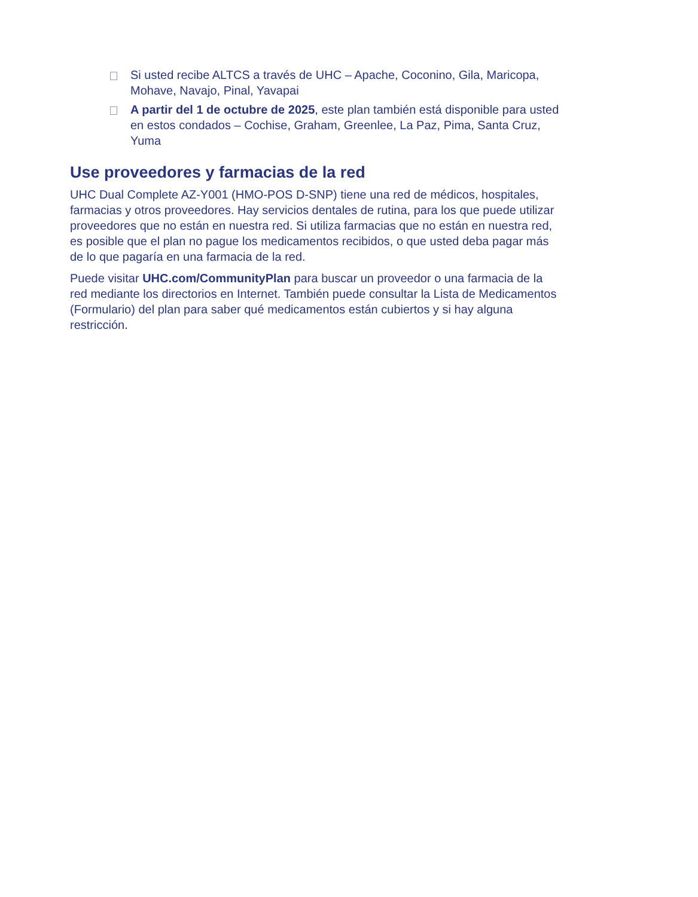Si usted recibe ALTCS a través de UHC – Apache, Coconino, Gila, Maricopa, Mohave, Navajo, Pinal, Yavapai
A partir del 1 de octubre de 2025, este plan también está disponible para usted en estos condados – Cochise, Graham, Greenlee, La Paz, Pima, Santa Cruz, Yuma
Use proveedores y farmacias de la red
UHC Dual Complete AZ-Y001 (HMO-POS D-SNP) tiene una red de médicos, hospitales, farmacias y otros proveedores. Hay servicios dentales de rutina, para los que puede utilizar proveedores que no están en nuestra red. Si utiliza farmacias que no están en nuestra red, es posible que el plan no pague los medicamentos recibidos, o que usted deba pagar más de lo que pagaría en una farmacia de la red.
Puede visitar UHC.com/CommunityPlan para buscar un proveedor o una farmacia de la red mediante los directorios en Internet. También puede consultar la Lista de Medicamentos (Formulario) del plan para saber qué medicamentos están cubiertos y si hay alguna restricción.